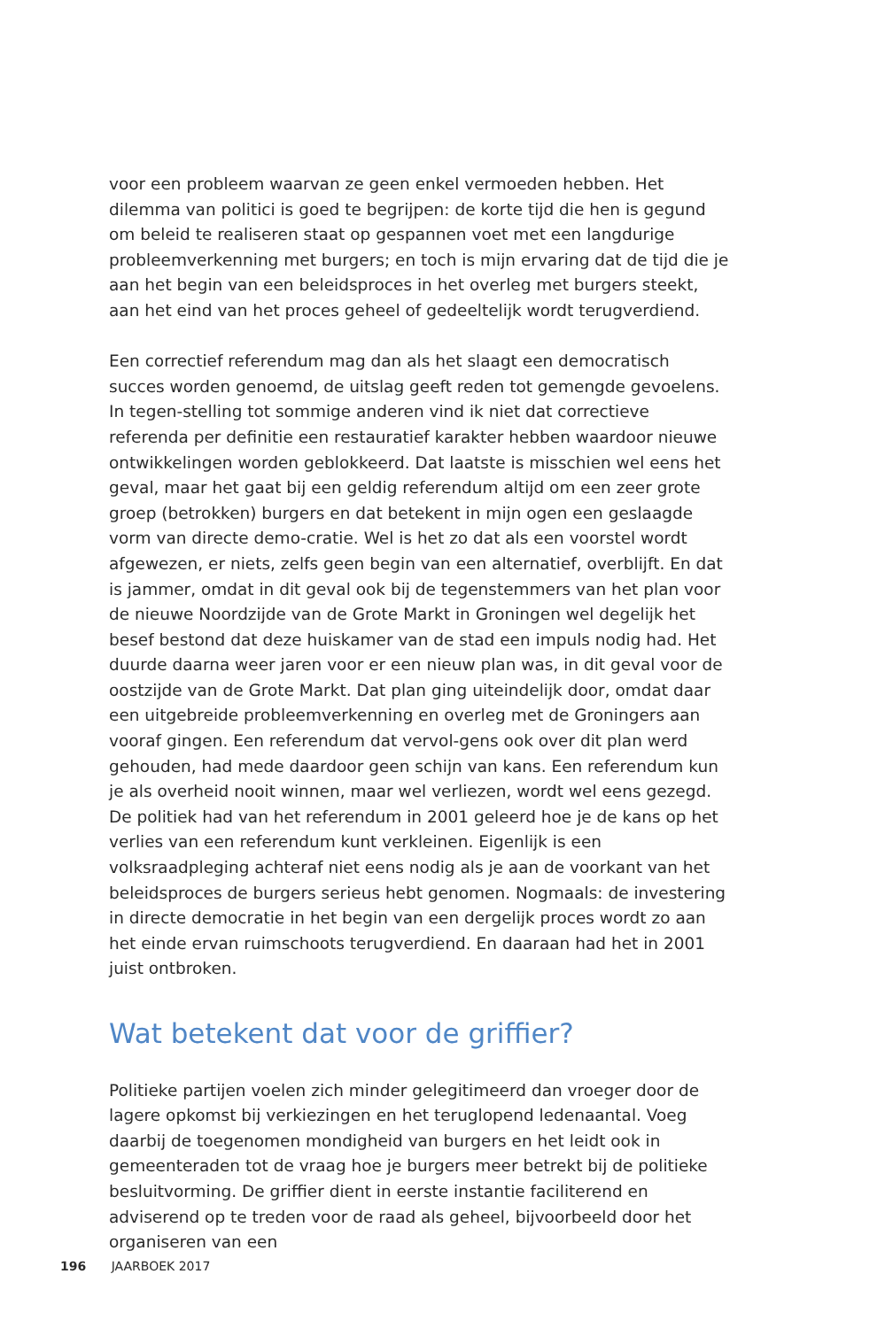voor een probleem waarvan ze geen enkel vermoeden hebben. Het dilemma van politici is goed te begrijpen: de korte tijd die hen is gegund om beleid te realiseren staat op gespannen voet met een langdurige probleemverkenning met burgers; en toch is mijn ervaring dat de tijd die je aan het begin van een beleidsproces in het overleg met burgers steekt, aan het eind van het proces geheel of gedeeltelijk wordt terugverdiend.
Een correctief referendum mag dan als het slaagt een democratisch succes worden genoemd, de uitslag geeft reden tot gemengde gevoelens. In tegen-stelling tot sommige anderen vind ik niet dat correctieve referenda per definitie een restauratief karakter hebben waardoor nieuwe ontwikkelingen worden geblokkeerd. Dat laatste is misschien wel eens het geval, maar het gaat bij een geldig referendum altijd om een zeer grote groep (betrokken) burgers en dat betekent in mijn ogen een geslaagde vorm van directe demo-cratie. Wel is het zo dat als een voorstel wordt afgewezen, er niets, zelfs geen begin van een alternatief, overblijft. En dat is jammer, omdat in dit geval ook bij de tegenstemmers van het plan voor de nieuwe Noordzijde van de Grote Markt in Groningen wel degelijk het besef bestond dat deze huiskamer van de stad een impuls nodig had. Het duurde daarna weer jaren voor er een nieuw plan was, in dit geval voor de oostzijde van de Grote Markt. Dat plan ging uiteindelijk door, omdat daar een uitgebreide probleemverkenning en overleg met de Groningers aan vooraf gingen. Een referendum dat vervol-gens ook over dit plan werd gehouden, had mede daardoor geen schijn van kans. Een referendum kun je als overheid nooit winnen, maar wel verliezen, wordt wel eens gezegd. De politiek had van het referendum in 2001 geleerd hoe je de kans op het verlies van een referendum kunt verkleinen. Eigenlijk is een volksraadpleging achteraf niet eens nodig als je aan de voorkant van het beleidsproces de burgers serieus hebt genomen. Nogmaals: de investering in directe democratie in het begin van een dergelijk proces wordt zo aan het einde ervan ruimschoots terugverdiend. En daaraan had het in 2001 juist ontbroken.
Wat betekent dat voor de griffier?
Politieke partijen voelen zich minder gelegitimeerd dan vroeger door de lagere opkomst bij verkiezingen en het teruglopend ledenaantal. Voeg daarbij de toegenomen mondigheid van burgers en het leidt ook in gemeenteraden tot de vraag hoe je burgers meer betrekt bij de politieke besluitvorming. De griffier dient in eerste instantie faciliterend en adviserend op te treden voor de raad als geheel, bijvoorbeeld door het organiseren van een
196 JAARBOEK 2017